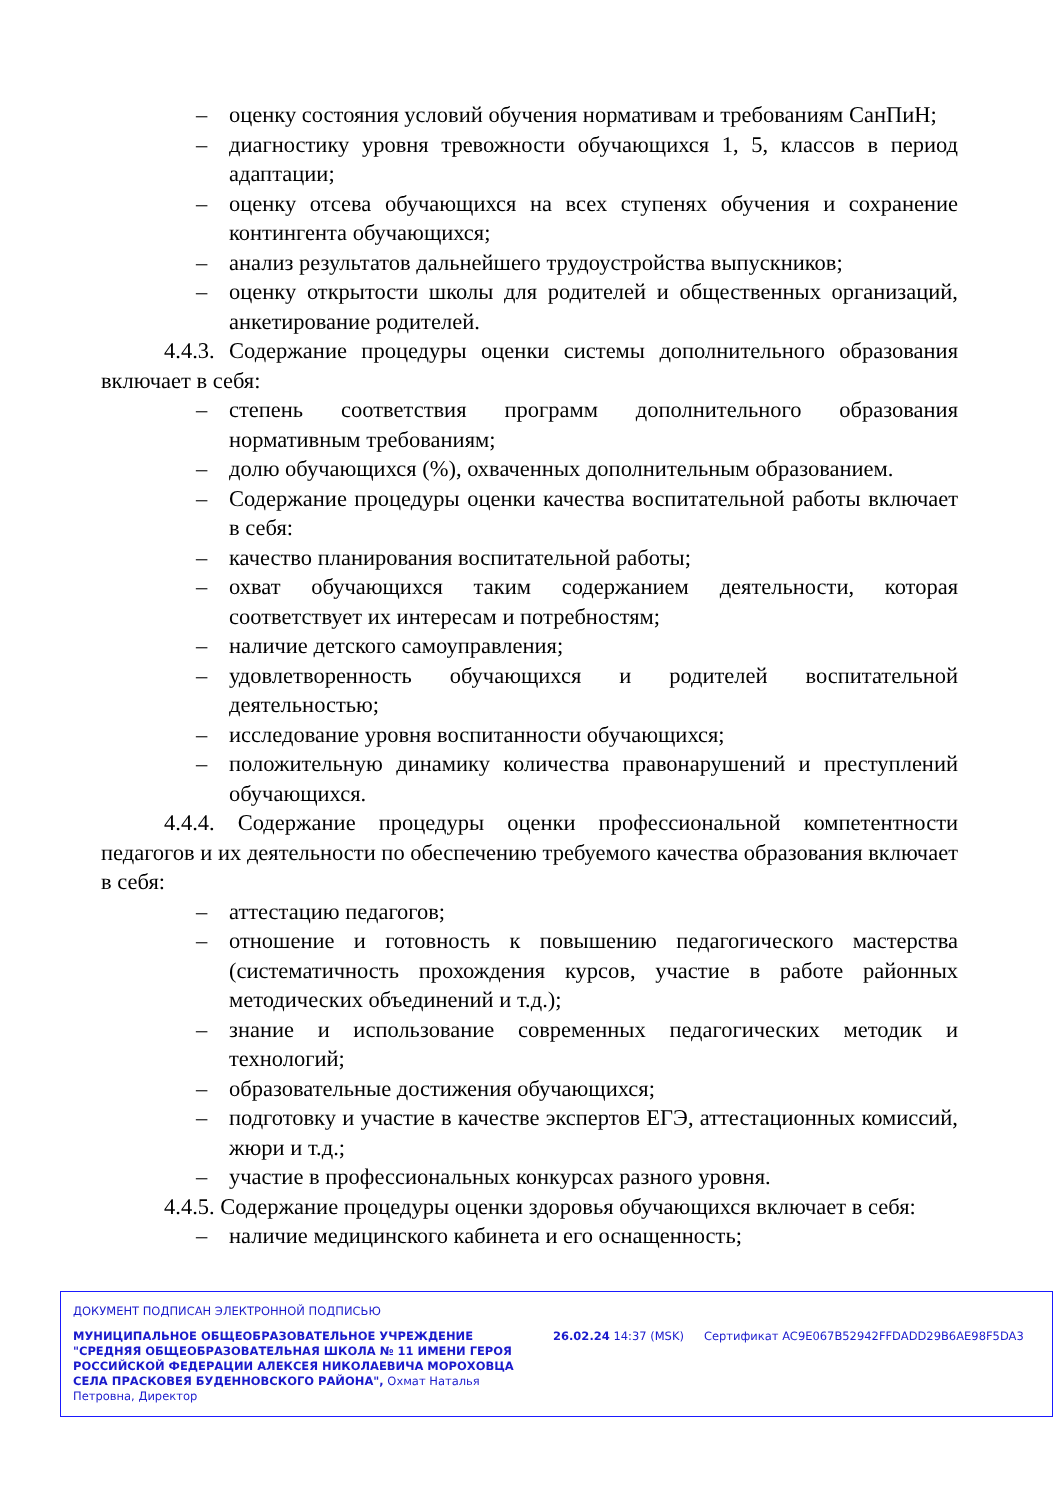– оценку состояния условий обучения нормативам и требованиям СанПиН;
– диагностику уровня тревожности обучающихся 1, 5, классов в период адаптации;
– оценку отсева обучающихся на всех ступенях обучения и сохранение контингента обучающихся;
– анализ результатов дальнейшего трудоустройства выпускников;
– оценку открытости школы для родителей и общественных организаций, анкетирование родителей.
4.4.3. Содержание процедуры оценки системы дополнительного образования включает в себя:
– степень соответствия программ дополнительного образования нормативным требованиям;
– долю обучающихся (%), охваченных дополнительным образованием.
– Содержание процедуры оценки качества воспитательной работы включает в себя:
– качество планирования воспитательной работы;
– охват обучающихся таким содержанием деятельности, которая соответствует их интересам и потребностям;
– наличие детского самоуправления;
– удовлетворенность обучающихся и родителей воспитательной деятельностью;
– исследование уровня воспитанности обучающихся;
– положительную динамику количества правонарушений и преступлений обучающихся.
4.4.4. Содержание процедуры оценки профессиональной компетентности педагогов и их деятельности по обеспечению требуемого качества образования включает в себя:
– аттестацию педагогов;
– отношение и готовность к повышению педагогического мастерства (систематичность прохождения курсов, участие в работе районных методических объединений и т.д.);
– знание и использование современных педагогических методик и технологий;
– образовательные достижения обучающихся;
– подготовку и участие в качестве экспертов ЕГЭ, аттестационных комиссий, жюри и т.д.;
– участие в профессиональных конкурсах разного уровня.
4.4.5. Содержание процедуры оценки здоровья обучающихся включает в себя:
– наличие медицинского кабинета и его оснащенность;
ДОКУМЕНТ ПОДПИСАН ЭЛЕКТРОННОЙ ПОДПИСЬЮ
МУНИЦИПАЛЬНОЕ ОБЩЕОБРАЗОВАТЕЛЬНОЕ УЧРЕЖДЕНИЕ "СРЕДНЯЯ ОБЩЕОБРАЗОВАТЕЛЬНАЯ ШКОЛА № 11 ИМЕНИ ГЕРОЯ РОССИЙСКОЙ ФЕДЕРАЦИИ АЛЕКСЕЯ НИКОЛАЕВИЧА МОРОХОВЦА СЕЛА ПРАСКОВЕЯ БУДЕННОВСКОГО РАЙОНА", Охмат Наталья Петровна, Директор
26.02.24 14:37 (MSK) Сертификат AC9E067B52942FFDADD29B6AE98F5DA3